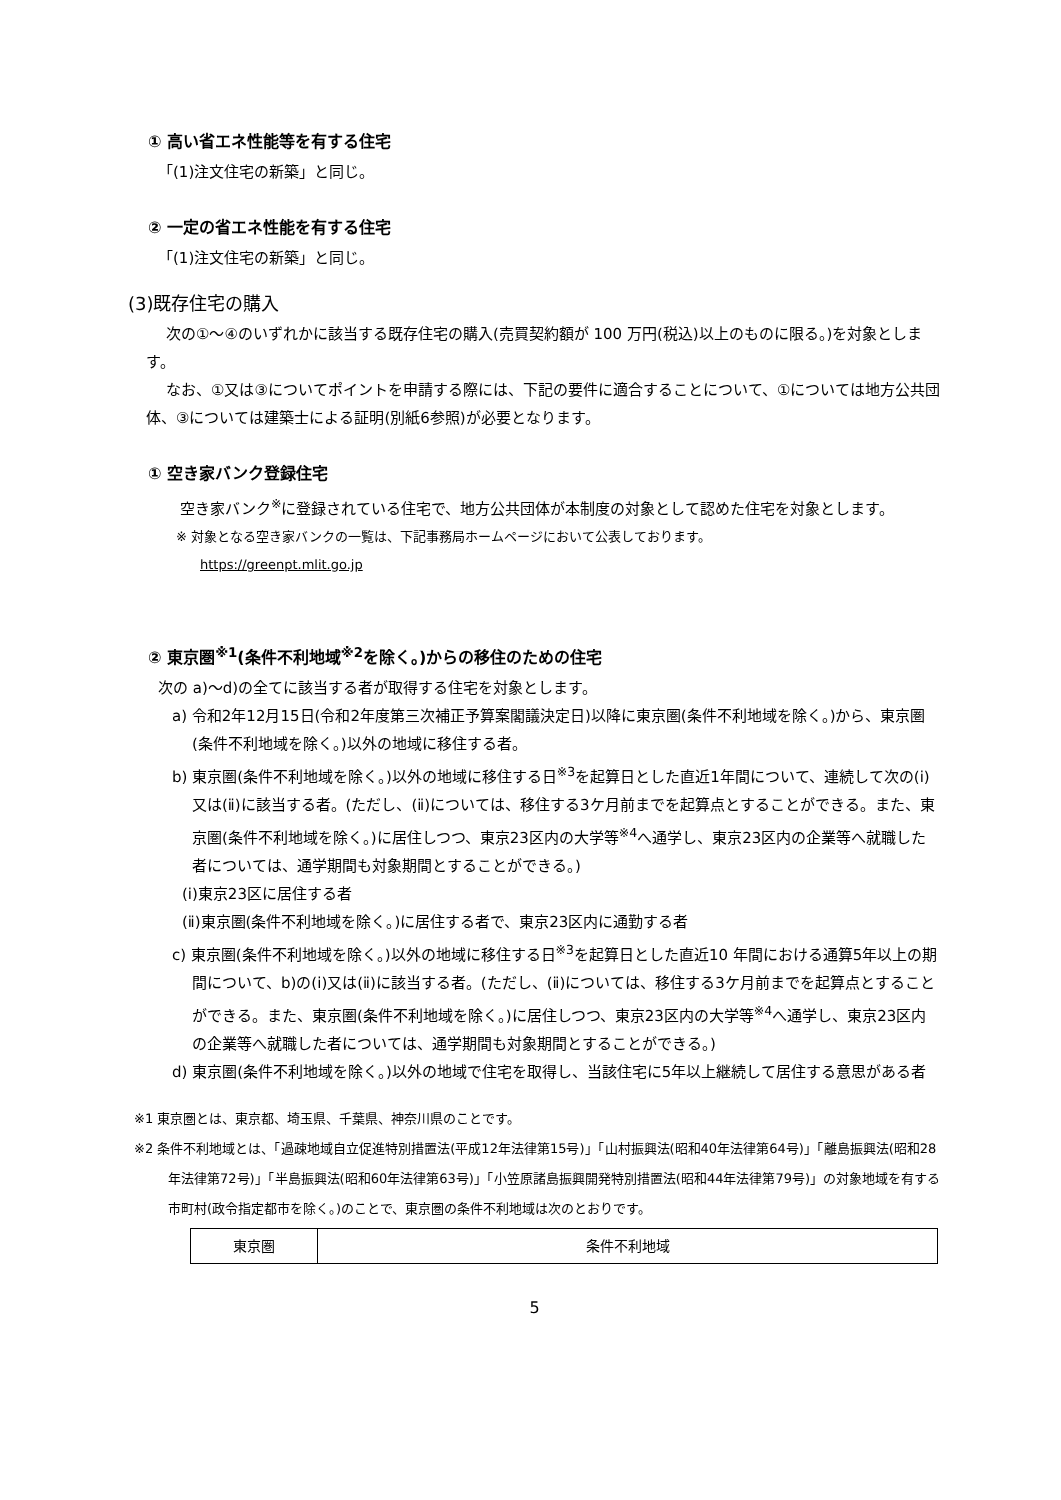① 高い省エネ性能等を有する住宅
「(1)注文住宅の新築」と同じ。
② 一定の省エネ性能を有する住宅
「(1)注文住宅の新築」と同じ。
(3)既存住宅の購入
次の①～④のいずれかに該当する既存住宅の購入(売買契約額が 100 万円(税込)以上のものに限る。)を対象とします。
なお、①又は③についてポイントを申請する際には、下記の要件に適合することについて、①については地方公共団体、③については建築士による証明(別紙6参照)が必要となります。
① 空き家バンク登録住宅
空き家バンク<sup>※</sup>に登録されている住宅で、地方公共団体が本制度の対象として認めた住宅を対象とします。
※ 対象となる空き家バンクの一覧は、下記事務局ホームページにおいて公表しております。
https://greenpt.mlit.go.jp
② 東京圏<sup>※1</sup>(条件不利地域<sup>※2</sup>を除く。)からの移住のための住宅
次の a)～d)の全てに該当する者が取得する住宅を対象とします。
a) 令和2年12月15日(令和2年度第三次補正予算案閣議決定日)以降に東京圏(条件不利地域を除く。)から、東京圏(条件不利地域を除く。)以外の地域に移住する者。
b) 東京圏(条件不利地域を除く。)以外の地域に移住する日<sup>※3</sup>を起算日とした直近1年間について、連続して次の(ⅰ)又は(ⅱ)に該当する者。(ただし、(ⅱ)については、移住する3ケ月前までを起算点とすることができる。また、東京圏(条件不利地域を除く。)に居住しつつ、東京23区内の大学等<sup>※4</sup>へ通学し、東京23区内の企業等へ就職した者については、通学期間も対象期間とすることができる。)
(ⅰ)東京23区に居住する者
(ⅱ)東京圏(条件不利地域を除く。)に居住する者で、東京23区内に通勤する者
c) 東京圏(条件不利地域を除く。)以外の地域に移住する日<sup>※3</sup>を起算日とした直近10 年間における通算5年以上の期間について、b)の(ⅰ)又は(ⅱ)に該当する者。(ただし、(ⅱ)については、移住する3ケ月前までを起算点とすることができる。また、東京圏(条件不利地域を除く。)に居住しつつ、東京23区内の大学等<sup>※4</sup>へ通学し、東京23区内の企業等へ就職した者については、通学期間も対象期間とすることができる。)
d) 東京圏(条件不利地域を除く。)以外の地域で住宅を取得し、当該住宅に5年以上継続して居住する意思がある者
※1 東京圏とは、東京都、埼玉県、千葉県、神奈川県のことです。
※2 条件不利地域とは、「過疎地域自立促進特別措置法(平成12年法律第15号)」「山村振興法(昭和40年法律第64号)」「離島振興法(昭和28年法律第72号)」「半島振興法(昭和60年法律第63号)」「小笠原諸島振興開発特別措置法(昭和44年法律第79号)」の対象地域を有する市町村(政令指定都市を除く。)のことで、東京圏の条件不利地域は次のとおりです。
| 東京圏 | 条件不利地域 |
5